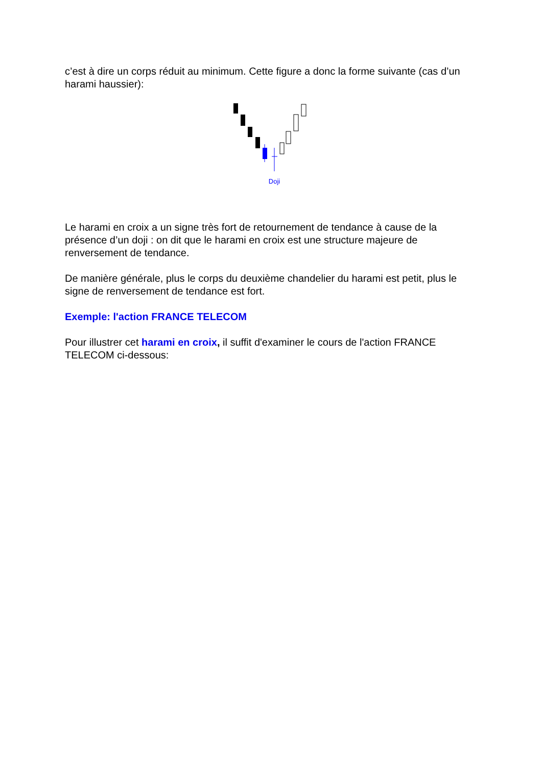c’est à dire un corps réduit au minimum. Cette figure a donc la forme suivante (cas d’un harami haussier):
Doji
Le harami en croix a un signe très fort de retournement de tendance à cause de la présence d’un doji : on dit que le harami en croix est une structure majeure de renversement de tendance.
De manière générale, plus le corps du deuxième chandelier du harami est petit, plus le signe de renversement de tendance est fort.
Exemple: l'action FRANCE TELECOM
Pour illustrer cet harami en croix, il suffit d'examiner le cours de l'action FRANCE TELECOM ci-dessous: